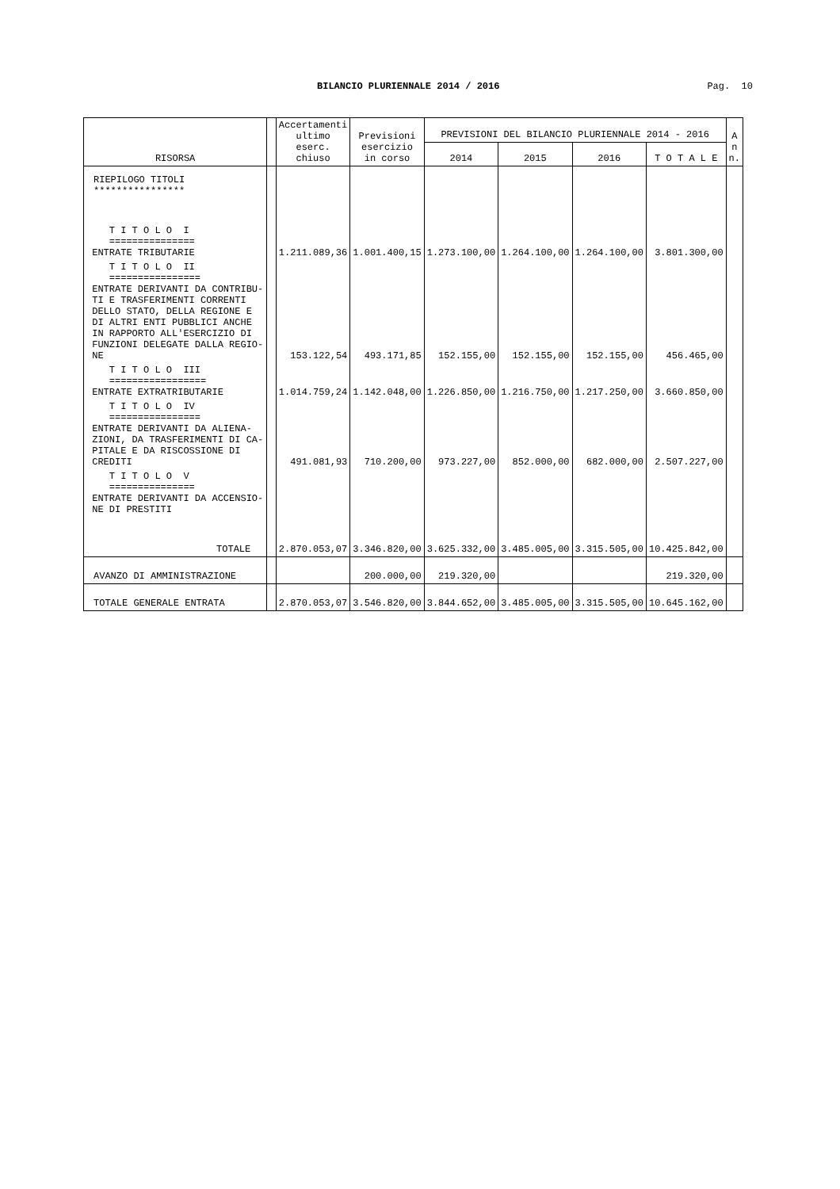BILANCIO PLURIENNALE 2014 / 2016 Pag. 10
| RISORSA | | Accertamenti ultimo eserc. chiuso | Previsioni esercizio in corso | PREVISIONI DEL BILANCIO PLURIENNALE 2014 - 2016 | | | | A n n. |
| --- | --- | --- | --- | --- | --- | --- | --- | --- |
| | | | | 2014 | 2015 | 2016 | T O T A L E | |
| RIEPILOGO TITOLI **************** | | | | | | | | |
| T I T O L O I =============== ENTRATE TRIBUTARIE | | 1.211.089,36 | 1.001.400,15 | 1.273.100,00 | 1.264.100,00 | 1.264.100,00 | 3.801.300,00 | |
| T I T O L O II ================ ENTRATE DERIVANTI DA CONTRIBU- TI E TRASFERIMENTI CORRENTI DELLO STATO, DELLA REGIONE E DI ALTRI ENTI PUBBLICI ANCHE IN RAPPORTO ALL'ESERCIZIO DI FUNZIONI DELEGATE DALLA REGIO- NE | | 153.122,54 | 493.171,85 | 152.155,00 | 152.155,00 | 152.155,00 | 456.465,00 | |
| T I T O L O III ================= ENTRATE EXTRATRIBUTARIE | | 1.014.759,24 | 1.142.048,00 | 1.226.850,00 | 1.216.750,00 | 1.217.250,00 | 3.660.850,00 | |
| T I T O L O IV ================ ENTRATE DERIVANTI DA ALIENA- ZIONI, DA TRASFERIMENTI DI CA- PITALE E DA RISCOSSIONE DI CREDITI | | 491.081,93 | 710.200,00 | 973.227,00 | 852.000,00 | 682.000,00 | 2.507.227,00 | |
| T I T O L O V =============== ENTRATE DERIVANTI DA ACCENSIO- NE DI PRESTITI | | | | | | | | |
| TOTALE | | 2.870.053,07 | 3.346.820,00 | 3.625.332,00 | 3.485.005,00 | 3.315.505,00 | 10.425.842,00 | |
| AVANZO DI AMMINISTRAZIONE | | | 200.000,00 | 219.320,00 | | | 219.320,00 | |
| TOTALE GENERALE ENTRATA | | 2.870.053,07 | 3.546.820,00 | 3.844.652,00 | 3.485.005,00 | 3.315.505,00 | 10.645.162,00 | |